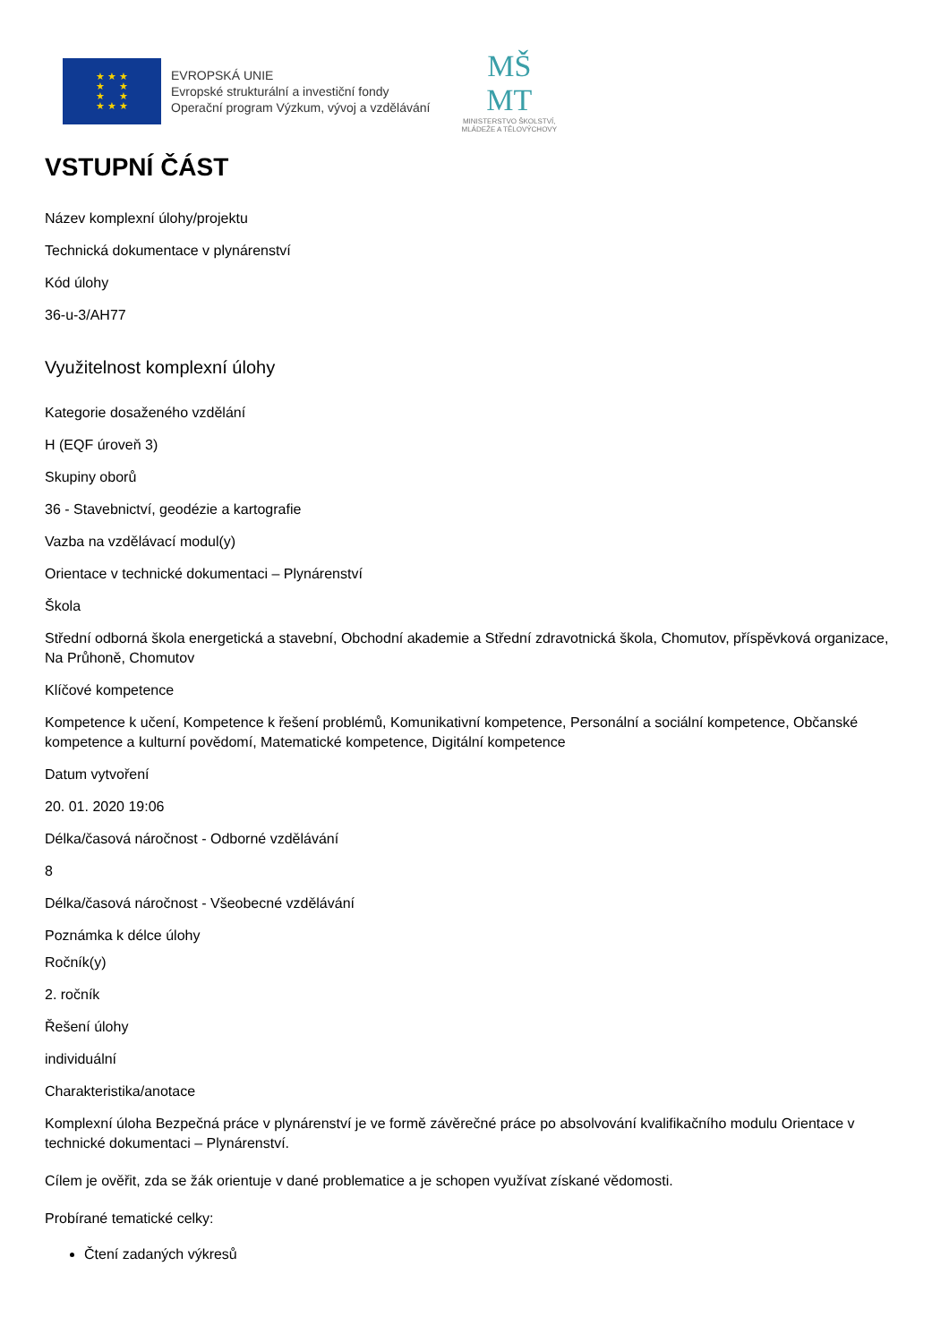★ ★ ★
★ ★
★ ★
★ ★ ★
EVROPSKÁ UNIE
Evropské strukturální a investiční fondy
Operační program Výzkum, vývoj a vzdělávání
MŠ
MT
MINISTERSTVO ŠKOLSTVÍ,
MLÁDEŽE A TĚLOVÝCHOVY
VSTUPNÍ ČÁST
Název komplexní úlohy/projektu
Technická dokumentace v plynárenství
Kód úlohy
36-u-3/AH77
Využitelnost komplexní úlohy
Kategorie dosaženého vzdělání
H (EQF úroveň 3)
Skupiny oborů
36 - Stavebnictví, geodézie a kartografie
Vazba na vzdělávací modul(y)
Orientace v technické dokumentaci – Plynárenství
Škola
Střední odborná škola energetická a stavební, Obchodní akademie a Střední zdravotnická škola, Chomutov, příspěvková organizace, Na Průhoně, Chomutov
Klíčové kompetence
Kompetence k učení, Kompetence k řešení problémů, Komunikativní kompetence, Personální a sociální kompetence, Občanské kompetence a kulturní povědomí, Matematické kompetence, Digitální kompetence
Datum vytvoření
20. 01. 2020 19:06
Délka/časová náročnost - Odborné vzdělávání
8
Délka/časová náročnost - Všeobecné vzdělávání
Poznámka k délce úlohy
Ročník(y)
2. ročník
Řešení úlohy
individuální
Charakteristika/anotace
Komplexní úloha Bezpečná práce v plynárenství je ve formě závěrečné práce po absolvování kvalifikačního modulu Orientace v technické dokumentaci – Plynárenství.
Cílem je ověřit, zda se žák orientuje v dané problematice a je schopen využívat získané vědomosti.
Probírané tematické celky:
Čtení zadaných výkresů